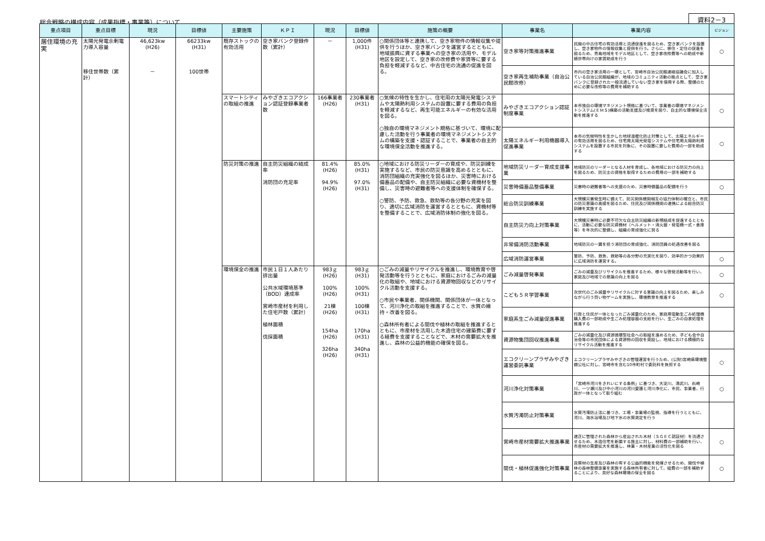総合戦略の構成内容（成果指標・事業等）について 資料2－3
| 重点項目 | 重点目標 | 現況 | 目標値 | 主要施策 | ＫＰＩ | 現況 | 目標値 | 施策の概要 | 事業名 | 事業内容 | ビジョン |
| --- | --- | --- | --- | --- | --- | --- | --- | --- | --- | --- | --- |
| 居住環境の充実 | 太陽光発電余剰電力導入容量 移住世帯数（累計） | 46,623kw (H26) － | 66233kw (H31) 100世帯 | 既存ストックの有効活用 | 空き家バンク登録件数（累計） | － | 1,000件 (H31) | ○関係団体等と連携して、空き家物件の情報収集や提供を行うほか、空き家バンクを運営するとともに、地域振興に資する事業への空き家の活用や、モデル地区を設定して、空き家の改修費や家賃等に要する負担を軽減するなど、中古住宅の流通の促進を図る。 | 空き家等対策推進事業 | 民間の中古住宅の有効活用と流通促進を図るため、空き家バンクを設置し、空き家物件の情報収集と提供を行う。さらに、移住・定住の促進を図るため、青島地域をモデル地区として、空き家改修費等への助成や新婚世帯向けの家賃助成を行う | ○ |
| | | | | | | | | | 空き家再生補助事業（自治公民館改修） | 市内の空き家活用の一環として、宮崎市自治公民館連絡協議会に加入している自治公民館組織が、地域のコミュニティ活動の拠点として、空き家バンクに登録された一般流通していない空き家を借用する際、整備のために必要な改修等の費用を補助する | |
| | | | | スマートシティの取組の推進 | みやざきエコアクション認証登録事業者数 | 166事業者 (H26) | 230事業者 (H31) | ○気候の特性を生かし、住宅用の太陽光発電システムや太陽熱利用システムの設置に要する費用の負担を軽減するなど、再生可能エネルギーの有効な活用を図る。 ○独自の環境マネジメント規格に基づいて、環境に配慮した活動を行う事業者の環境マネジメントシステムの構築を支援・認証することで、事業者の自主的な環境保全活動を推進する。 | みやざきエコアクション認証制度事業 | 本市独自の環境マネジメント規格に基づいて、事業者の環境マネジメントシステム(ＥＭＳ)構築の活動支援及び推奨を図り、自主的な環境保全活動を推進する | ○ |
| | | | | | | | | | 太陽エネルギー利用機器導入促進事業 | 本市の気候特性を生かした地球温暖化防止対策として、太陽エネルギーの有効活用を図るため、住宅用太陽光発電システムや住宅用太陽熱利用システムを設置する市民を対象に、その設置に要した費用の一部を助成する | ○ |
| | | | | 防災対策の推進 | 自主防災組織の結成率 消防団の充足率 | 81.4% (H26) 94.9% (H26) | 85.0% (H31) 97.0% (H31) | ○地域における防災リーダーの育成や、防災訓練を実施するなど、市民の防災意識を高めるとともに、消防団組織の充実強化を図るほか、災害時における備蓄品の配備や、自主防災組織に必要な資機材を整備し、災害時の避難者等への支援体制を確保する。 ○警防、予防、救急、救助等の各分野の充実を図り、適切に広域消防を運営するとともに、資機材等を整備することで、広域消防体制の強化を図る。 | 地域防災リーダー育成支援事業 | 地域防災のリーダーとなる人材を育成し、各地域における防災力の向上を図るため、防災士の資格を取得するための費用の一部を補助する | |
| | | | | | | | | | 災害時備蓄品整備事業 | 災害時の避難者等への支援のため、災害時備蓄品の配備を行う | ○ |
| | | | | | | | | | 総合防災訓練事業 | 大規模災害発生時に備えて、防災関係機関相互の協力体制の確立と、市民の防災意識の高揚を図るため、住民及び関係機関の連携による総合防災訓練を実施する | |
| | | | | | | | | | 自主防災力向上対策事業 | 大規模災害時に必要不可欠な自主防災組織の新規結成を促進するとともに、活動に必要な防災資機材（ヘルメット・消火器・発電機一式・倉庫等）を年次的に整備し、組織の育成強化に努る | |
| | | | | | | | | | 非常備消防活動事業 | 地域防災の一翼を担う消防団の育成強化、消防団員の処遇改善を図る | |
| | | | | | | | | | 広域消防運営事業 | 警防、予防、救急、救助等の各分野の充実化を図り、効率的かつ効果的に広域消防を運営する。 | ○ |
| | | | | 環境保全の推進 | 市民１日１人あたり排出量 公共水域環境基準（BOD）達成率 宮崎市産材を利用した住宅戸数（累計） 植林面積 伐採面積 | 983ｇ (H26) 100% (H26) 21棟 (H26) 154ha (H26) 326ha (H26) | 983ｇ (H31) 100% (H31) 100棟 (H31) 170ha (H31) 340ha (H31) | ○ごみの減量やリサイクルを推進し、環境教育や啓発活動等を行うとともに、家庭におけるごみの減量化の取組や、地域における資源物回収などのリサイクル活動を支援する。 ○市民や事業者、関係機関、関係団体が一体となって、河川浄化の取組を推進することで、水質の維持・改善を図る。 ○森林所有者による間伐や植林の取組を推進するとともに、市産材を活用した木造住宅の建築費に要する経費を支援することなどで、木材の需要拡大を推進し、森林の公益的機能の確保を図る。 | ごみ減量啓発事業 | ごみの減量及びリサイクルを推進するため、様々な啓発活動等を行い、家庭及び地域での意識の向上を図る | ○ |
| | | | | | | | | | こども５Ｒ学習事業 | 次世代のごみ減量やリサイクルに対する意識の向上を図るため、楽しみながら行う買い物ゲームを実施し、環境教育を推進する | ○ |
| | | | | | | | | | 家庭系生ごみ減量促進事業 | 行政と住民が一体となったごみ減量化のため、家庭用電動生ごみ処理機購入費の一部助成や生ごみ処理容器の支給を行い、生ごみの自家処理を推進する | |
| | | | | | | | | | 資源物集団回収推進事業 | ごみの減量化及び資源循環型社会への取組を進めるため、子ども会や自治会等の市民団体による資源物の回収を奨励し、地域における積極的なリサイクル活動を推進する | |
| | | | | | | | | | エコクリーンプラザみやざき運営委託事業 | エコクリーンプラザみやざきの管理運営を行うため、(公財)宮崎県環境整備公社に対し、宮崎市を含む10市町村で委託料を負担する | ○ |
| | | | | | | | | | 河川浄化対策事業 | 「宮崎市河川をきれいにする条例」に基づき、大淀川、清武川、石崎川、一ツ瀬川及び中小河川の河川愛護と河川浄化に、市民、事業者、行政が一体となって取り組む | ○ |
| | | | | | | | | | 水質汚濁防止対策事業 | 水質汚濁防止法に基づき、工場・事業場の監視、指導を行うとともに、河川、海水浴場及び地下水の水質測定を行う | |
| | | | | | | | | | 宮崎市産材需要拡大推進事業 | 適正に管理された森林から産出された木材（ＳＧＥＣ認証材）を流通させるため、木造住宅を新築する施主に対し、材料費の一部補助を行い、市産材の需要拡大を推進し、林業・木材産業の活性化を図る | ○ |
| | | | | | | | | | 間伐・植林促進強化対策事業 | 良質材の生産及び森林の有する公益的機能を発揮させるため、間伐や植林の森林整備事業を実施する森林所有者に対して、経費の一部を補助することにより、良好な森林環境の保全を図る | ○ |